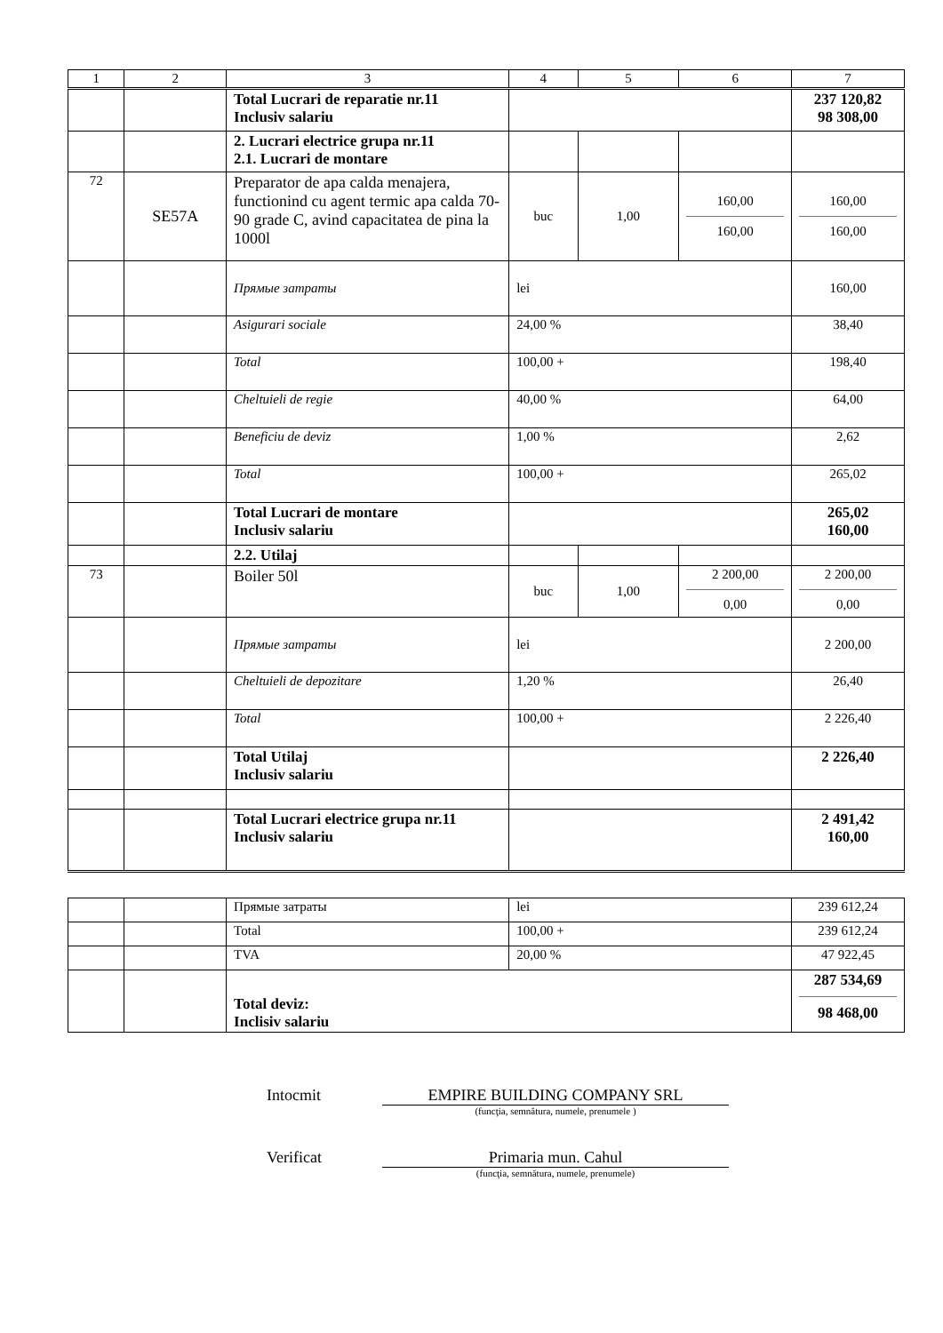| 1 | 2 | 3 | 4 | 5 | 6 | 7 |
| | | Total Lucrari de reparatie nr.11 Inclusiv salariu | | | | 237 120,82 98 308,00 |
| | | 2. Lucrari electrice grupa nr.11 2.1. Lucrari de montare | | | | |
| 72 | SE57A | Preparator de apa calda menajera, functionind cu agent termic apa calda 70-90 grade C, avind capacitatea de pina la 1000l | buc | 1,00 | 160,00 160,00 | 160,00 160,00 |
| | | Прямые затраты | lei | | | 160,00 |
| | | Asigurari sociale | 24,00 % | | | 38,40 |
| | | Total | 100,00 + | | | 198,40 |
| | | Cheltuieli de regie | 40,00 % | | | 64,00 |
| | | Beneficiu de deviz | 1,00 % | | | 2,62 |
| | | Total | 100,00 + | | | 265,02 |
| | | Total Lucrari de montare Inclusiv salariu | | | | 265,02 160,00 |
| | | 2.2. Utilaj | | | | |
| 73 | | Boiler 50l | buc | 1,00 | 2 200,00 0,00 | 2 200,00 0,00 |
| | | Прямые затраты | lei | | | 2 200,00 |
| | | Cheltuieli de depozitare | 1,20 % | | | 26,40 |
| | | Total | 100,00 + | | | 2 226,40 |
| | | Total Utilaj Inclusiv salariu | | | | 2 226,40 |
| | | Total Lucrari electrice grupa nr.11 Inclusiv salariu | | | | 2 491,42 160,00 |
| | | Прямые затраты | lei | 239 612,24 |
| | | Total | 100,00 + | 239 612,24 |
| | | TVA | 20,00 % | 47 922,45 |
| | | Total deviz: Inclisiv salariu | | 287 534,69 98 468,00 |
Intocmit EMPIRE BUILDING COMPANY SRL
(funcţia, semnătura, numele, prenumele )
Verificat Primaria mun. Cahul
(funcţia, semnătura, numele, prenumele)